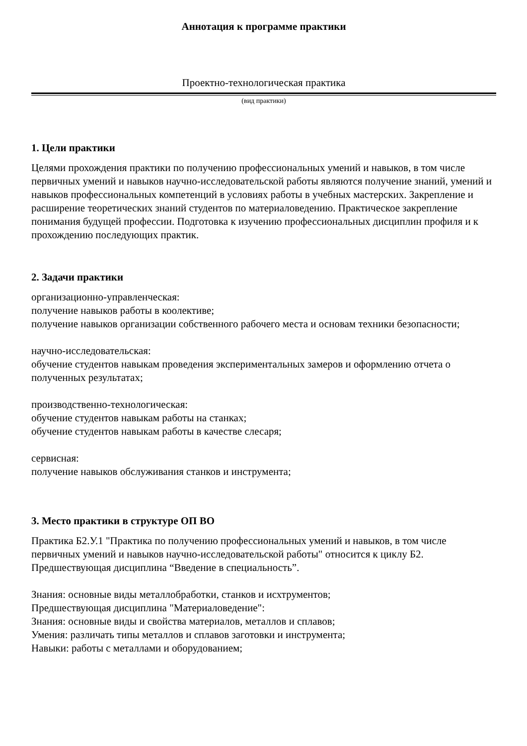Аннотация к программе практики
Проектно-технологическая практика
(вид практики)
1. Цели практики
Целями прохождения практики по получению профессиональных умений и навыков, в том числе первичных умений и навыков научно-исследовательской работы являются получение знаний, умений и навыков профессиональных компетенций в условиях работы в учебных мастерских. Закрепление и расширение теоретических знаний студентов по материаловедению. Практическое закрепление понимания будущей профессии. Подготовка к изучению профессиональных дисциплин профиля и к прохождению последующих практик.
2. Задачи практики
организационно-управленческая:
получение навыков работы в коолективе;
получение навыков организации собственного рабочего места и основам техники безопасности;
научно-исследовательская:
обучение студентов навыкам проведения экспериментальных замеров и оформлению отчета о полученных результатах;
производственно-технологическая:
обучение студентов навыкам работы на станках;
обучение студентов навыкам работы в качестве слесаря;
сервисная:
получение навыков обслуживания станков и инструмента;
3. Место практики в структуре ОП ВО
Практика Б2.У.1 "Практика по получению профессиональных умений и навыков, в том числе первичных умений и навыков научно-исследовательской работы" относится к циклу Б2. Предшествующая дисциплина “Введение в специальность”.
Знания: основные виды металлобработки, станков и исхтрументов;
Предшествующая дисциплина "Материаловедение":
Знания: основные виды и свойства материалов, металлов и сплавов;
Умения: различать типы металлов и сплавов заготовки и инструмента;
Навыки: работы с металлами и оборудованием;